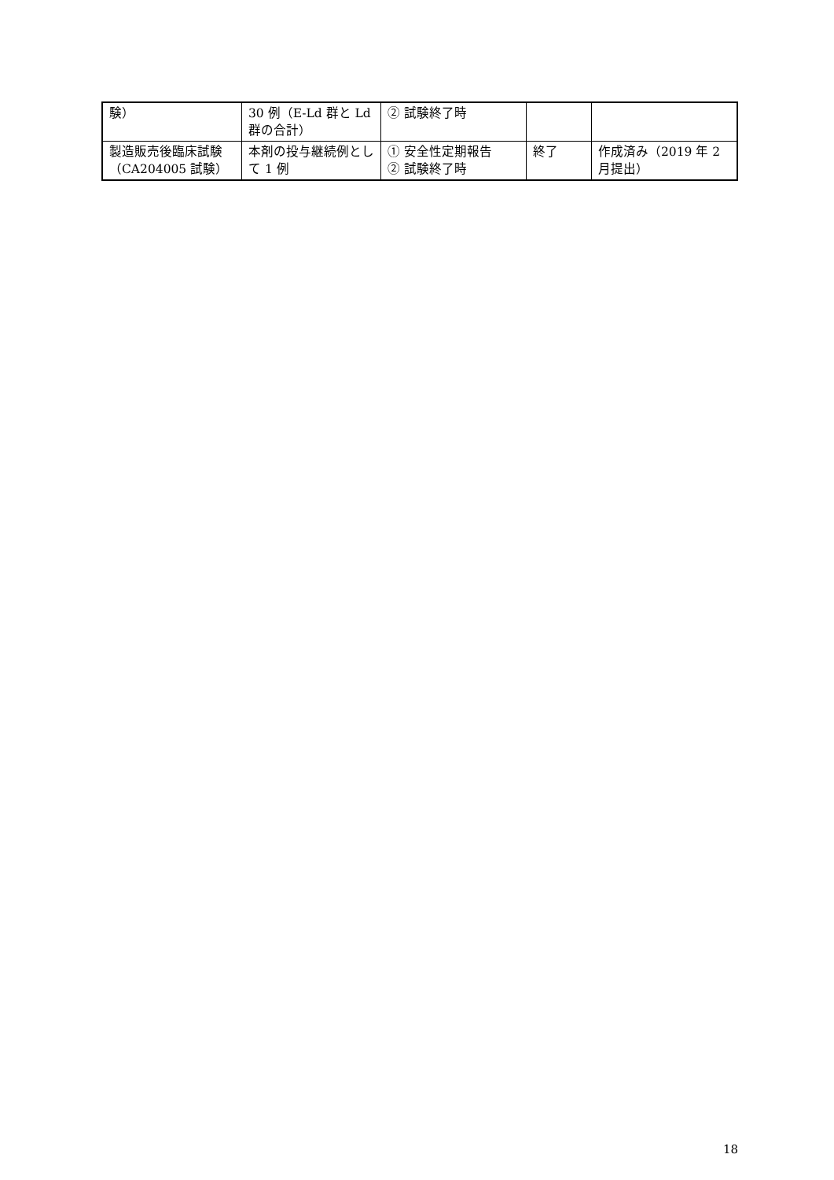| 験） | 30 例（E-Ld 群と Ld 群の合計） | ② 試験終了時 | | |
| 製造販売後臨床試験（CA204005 試験） | 本剤の投与継続例として 1 例 | ① 安全性定期報告 ② 試験終了時 | 終了 | 作成済み（2019 年 2 月提出） |
18